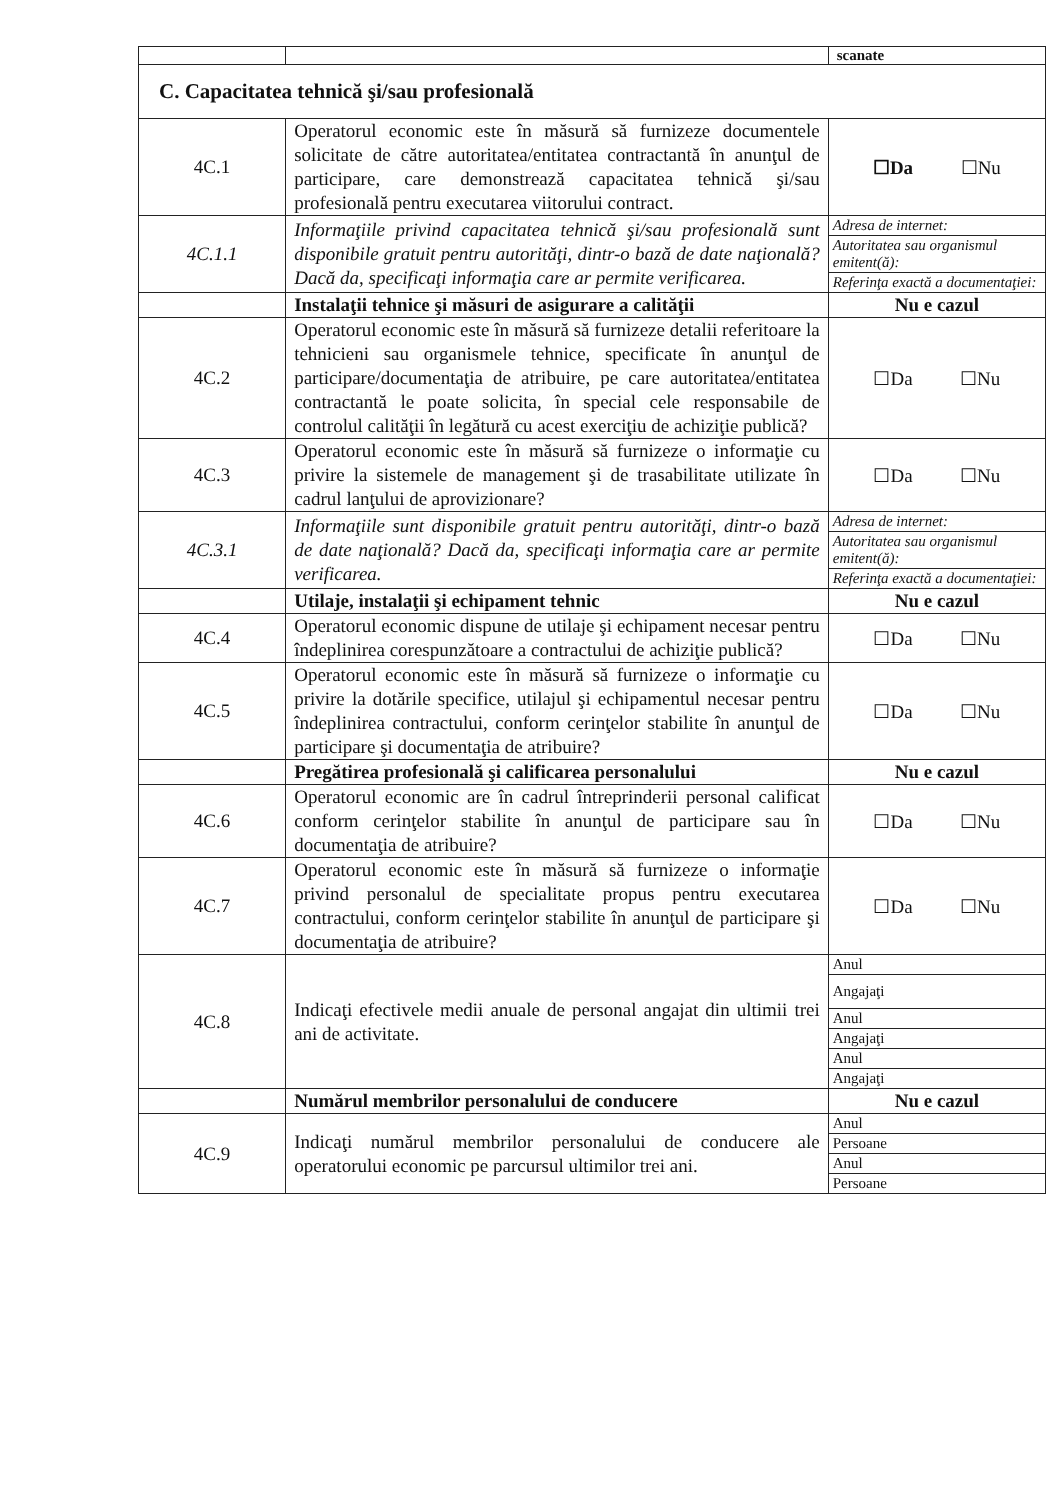| | | scanate |
| C. Capacitatea tehnică şi/sau profesională | | |
| 4C.1 | Operatorul economic este în măsură să furnizeze documentele solicitate de către autoritatea/entitatea contractantă în anunţul de participare, care demonstrează capacitatea tehnică şi/sau profesională pentru executarea viitorului contract. | ☐Da ☐Nu |
| 4C.1.1 | Informaţiile privind capacitatea tehnică şi/sau profesională sunt disponibile gratuit pentru autorităţi, dintr-o bază de date naţională? Dacă da, specificaţi informaţia care ar permite verificarea. | / Adresa de internet: / / Autoritatea sau organismul emitent(ă): / / Referinţa exactă a documentaţiei: / |
| | Instalaţii tehnice şi măsuri de asigurare a calităţii | Nu e cazul |
| 4C.2 | Operatorul economic este în măsură să furnizeze detalii referitoare la tehnicieni sau organismele tehnice, specificate în anunţul de participare/documentaţia de atribuire, pe care autoritatea/entitatea contractantă le poate solicita, în special cele responsabile de controlul calităţii în legătură cu acest exerciţiu de achiziţie publică? | ☐Da ☐Nu |
| 4C.3 | Operatorul economic este în măsură să furnizeze o informaţie cu privire la sistemele de management şi de trasabilitate utilizate în cadrul lanţului de aprovizionare? | ☐Da ☐Nu |
| 4C.3.1 | Informaţiile sunt disponibile gratuit pentru autorităţi, dintr-o bază de date naţională? Dacă da, specificaţi informaţia care ar permite verificarea. | / Adresa de internet: / / Autoritatea sau organismul emitent(ă): / / Referinţa exactă a documentaţiei: / |
| | Utilaje, instalaţii şi echipament tehnic | Nu e cazul |
| 4C.4 | Operatorul economic dispune de utilaje şi echipament necesar pentru îndeplinirea corespunzătoare a contractului de achiziţie publică? | ☐Da ☐Nu |
| 4C.5 | Operatorul economic este în măsură să furnizeze o informaţie cu privire la dotările specifice, utilajul şi echipamentul necesar pentru îndeplinirea contractului, conform cerinţelor stabilite în anunţul de participare şi documentaţia de atribuire? | ☐Da ☐Nu |
| | Pregătirea profesională şi calificarea personalului | Nu e cazul |
| 4C.6 | Operatorul economic are în cadrul întreprinderii personal calificat conform cerinţelor stabilite în anunţul de participare sau în documentaţia de atribuire? | ☐Da ☐Nu |
| 4C.7 | Operatorul economic este în măsură să furnizeze o informaţie privind personalul de specialitate propus pentru executarea contractului, conform cerinţelor stabilite în anunţul de participare şi documentaţia de atribuire? | ☐Da ☐Nu |
| 4C.8 | Indicaţi efectivele medii anuale de personal angajat din ultimii trei ani de activitate. | / Anul / / Angajaţi / / Anul / / Angajaţi / / Anul / / Angajaţi / |
| | Numărul membrilor personalului de conducere | Nu e cazul |
| 4C.9 | Indicaţi numărul membrilor personalului de conducere ale operatorului economic pe parcursul ultimilor trei ani. | / Anul / / Persoane / / Anul / / Persoane / |